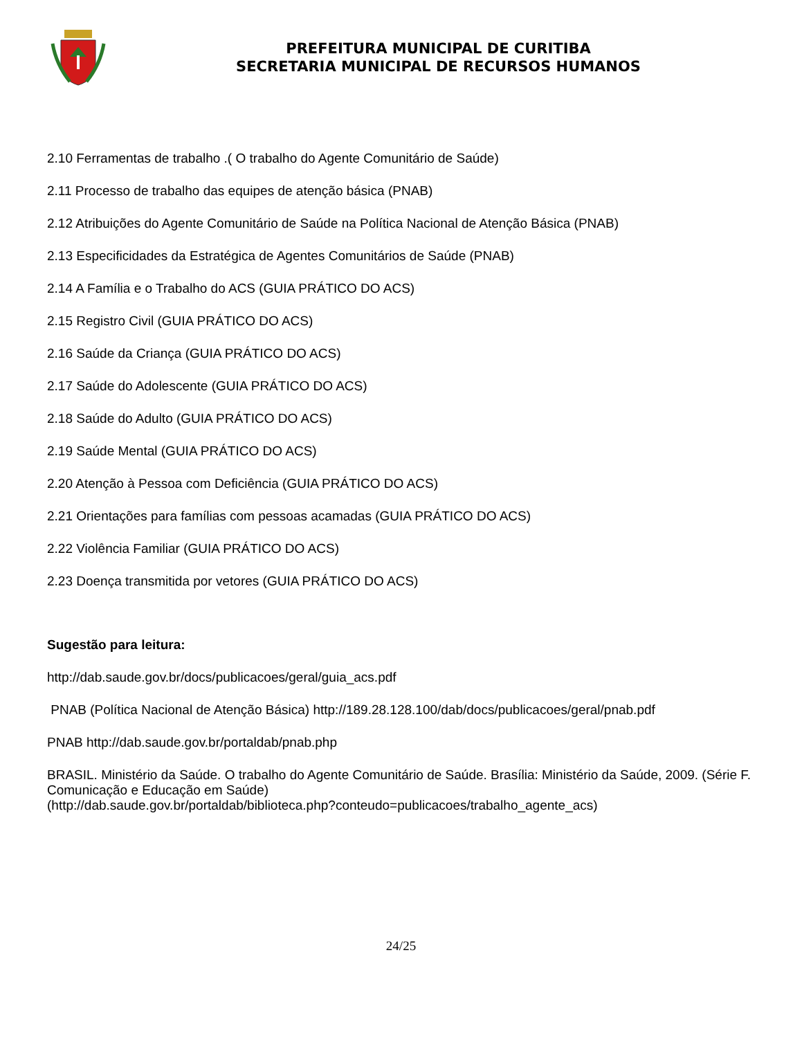PREFEITURA MUNICIPAL DE CURITIBA
SECRETARIA MUNICIPAL DE RECURSOS HUMANOS
2.10 Ferramentas de trabalho .( O trabalho do Agente Comunitário de Saúde)
2.11 Processo de trabalho das equipes de atenção básica (PNAB)
2.12 Atribuições do Agente Comunitário de Saúde na Política Nacional de Atenção Básica (PNAB)
2.13 Especificidades da Estratégica de Agentes Comunitários de Saúde (PNAB)
2.14 A Família e o Trabalho do ACS (GUIA PRÁTICO DO ACS)
2.15 Registro Civil (GUIA PRÁTICO DO ACS)
2.16 Saúde da Criança (GUIA PRÁTICO DO ACS)
2.17 Saúde do Adolescente (GUIA PRÁTICO DO ACS)
2.18 Saúde do Adulto (GUIA PRÁTICO DO ACS)
2.19 Saúde Mental (GUIA PRÁTICO DO ACS)
2.20 Atenção à Pessoa com Deficiência (GUIA PRÁTICO DO ACS)
2.21 Orientações para famílias com pessoas acamadas (GUIA PRÁTICO DO ACS)
2.22 Violência Familiar (GUIA PRÁTICO DO ACS)
2.23 Doença transmitida por vetores (GUIA PRÁTICO DO ACS)
Sugestão para leitura:
http://dab.saude.gov.br/docs/publicacoes/geral/guia_acs.pdf
PNAB (Política Nacional de Atenção Básica) http://189.28.128.100/dab/docs/publicacoes/geral/pnab.pdf
PNAB http://dab.saude.gov.br/portaldab/pnab.php
BRASIL. Ministério da Saúde. O trabalho do Agente Comunitário de Saúde. Brasília: Ministério da Saúde, 2009. (Série F. Comunicação e Educação em Saúde)
(http://dab.saude.gov.br/portaldab/biblioteca.php?conteudo=publicacoes/trabalho_agente_acs)
24/25